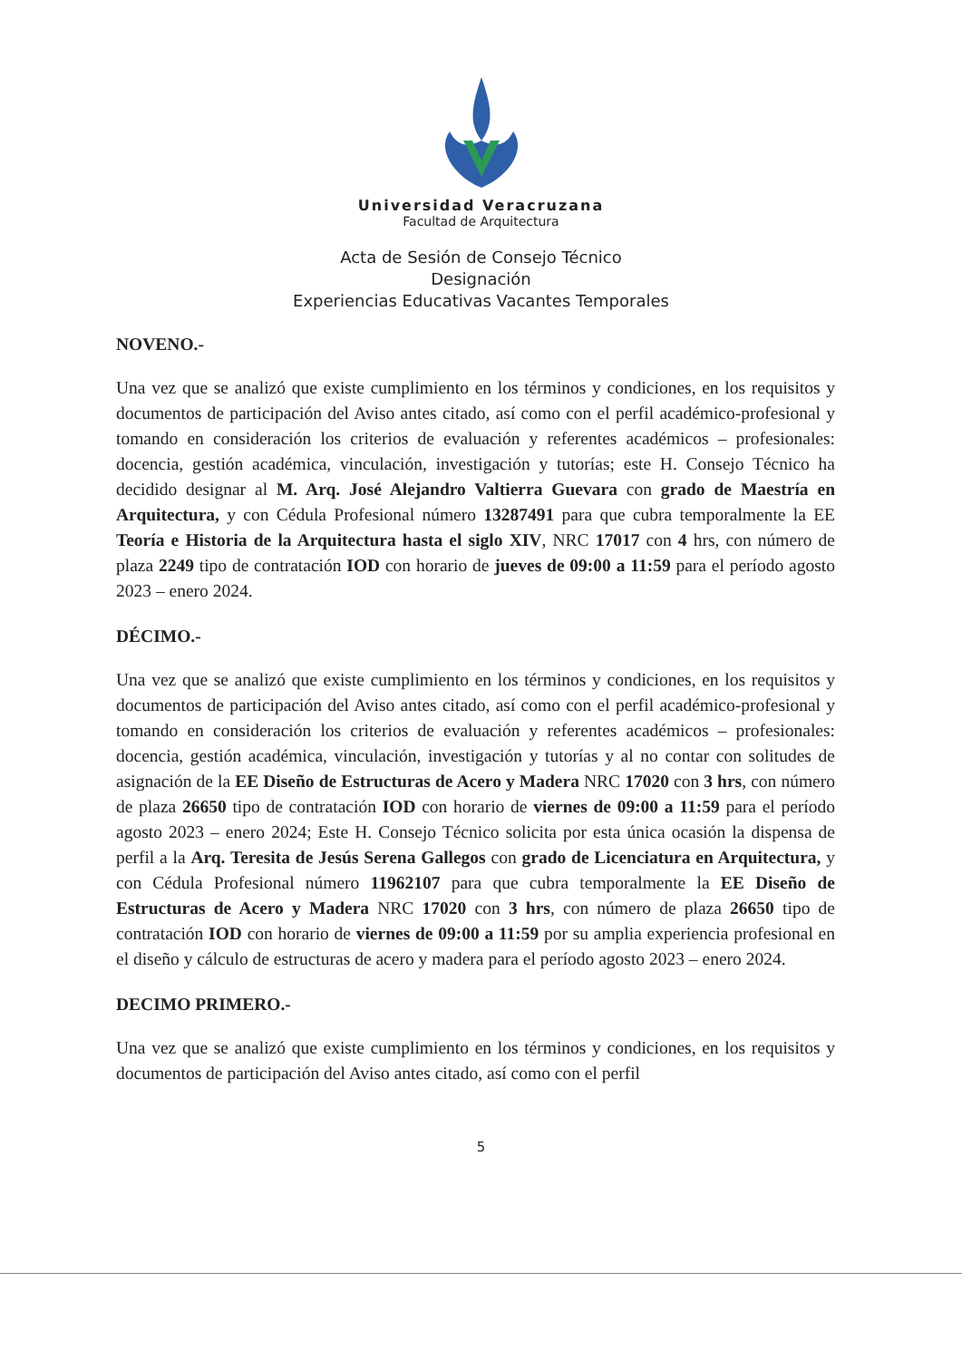Universidad Veracruzana
Facultad de Arquitectura
Acta de Sesión de Consejo Técnico
Designación
Experiencias Educativas Vacantes Temporales
NOVENO.-
Una vez que se analizó que existe cumplimiento en los términos y condiciones, en los requisitos y documentos de participación del Aviso antes citado, así como con el perfil académico-profesional y tomando en consideración los criterios de evaluación y referentes académicos – profesionales: docencia, gestión académica, vinculación, investigación y tutorías; este H. Consejo Técnico ha decidido designar al M. Arq. José Alejandro Valtierra Guevara con grado de Maestría en Arquitectura, y con Cédula Profesional número 13287491 para que cubra temporalmente la EE Teoría e Historia de la Arquitectura hasta el siglo XIV, NRC 17017 con 4 hrs, con número de plaza 2249 tipo de contratación IOD con horario de jueves de 09:00 a 11:59 para el período agosto 2023 – enero 2024.
DÉCIMO.-
Una vez que se analizó que existe cumplimiento en los términos y condiciones, en los requisitos y documentos de participación del Aviso antes citado, así como con el perfil académico-profesional y tomando en consideración los criterios de evaluación y referentes académicos – profesionales: docencia, gestión académica, vinculación, investigación y tutorías y al no contar con solitudes de asignación de la EE Diseño de Estructuras de Acero y Madera NRC 17020 con 3 hrs, con número de plaza 26650 tipo de contratación IOD con horario de viernes de 09:00 a 11:59 para el período agosto 2023 – enero 2024; Este H. Consejo Técnico solicita por esta única ocasión la dispensa de perfil a la Arq. Teresita de Jesús Serena Gallegos con grado de Licenciatura en Arquitectura, y con Cédula Profesional número 11962107 para que cubra temporalmente la EE Diseño de Estructuras de Acero y Madera NRC 17020 con 3 hrs, con número de plaza 26650 tipo de contratación IOD con horario de viernes de 09:00 a 11:59 por su amplia experiencia profesional en el diseño y cálculo de estructuras de acero y madera para el período agosto 2023 – enero 2024.
DECIMO PRIMERO.-
Una vez que se analizó que existe cumplimiento en los términos y condiciones, en los requisitos y documentos de participación del Aviso antes citado, así como con el perfil
5